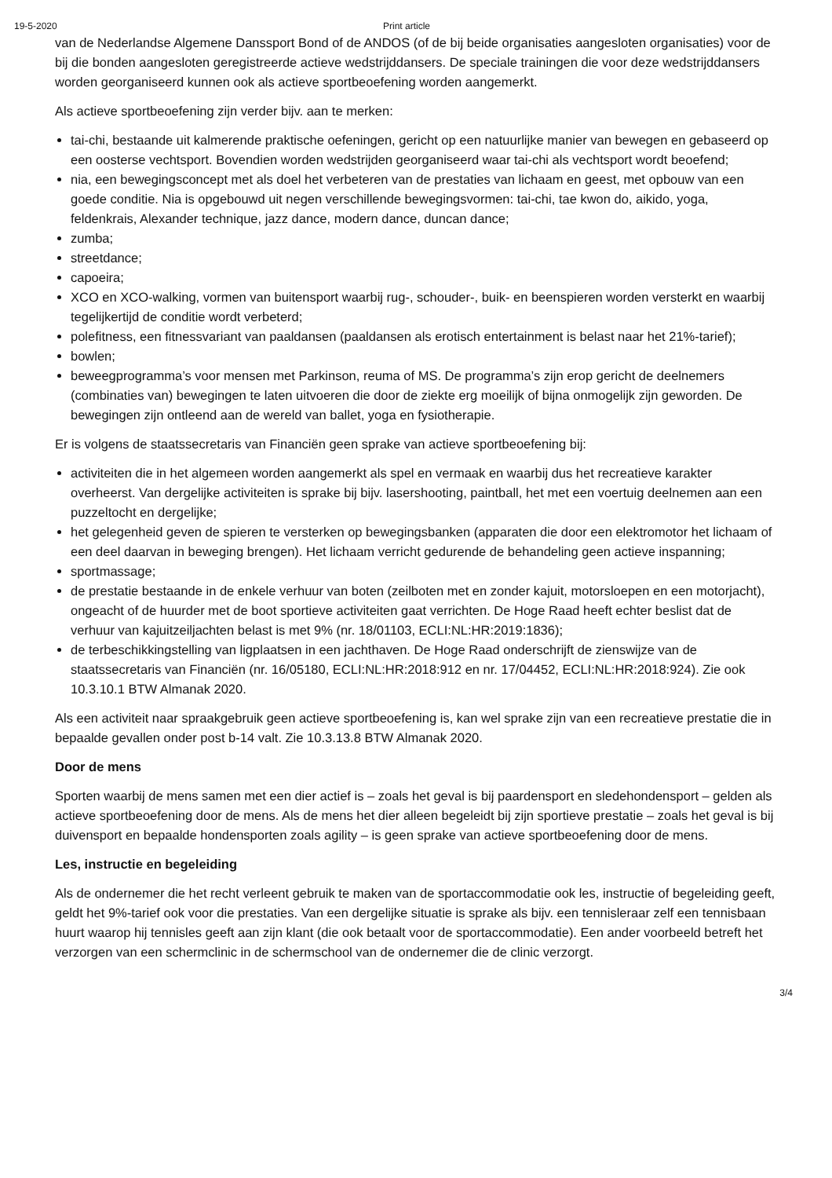19-5-2020 Print article
van de Nederlandse Algemene Danssport Bond of de ANDOS (of de bij beide organisaties aangesloten organisaties) voor de bij die bonden aangesloten geregistreerde actieve wedstrijddansers. De speciale trainingen die voor deze wedstrijddansers worden georganiseerd kunnen ook als actieve sportbeoefening worden aangemerkt.
Als actieve sportbeoefening zijn verder bijv. aan te merken:
tai-chi, bestaande uit kalmerende praktische oefeningen, gericht op een natuurlijke manier van bewegen en gebaseerd op een oosterse vechtsport. Bovendien worden wedstrijden georganiseerd waar tai-chi als vechtsport wordt beoefend;
nia, een bewegingsconcept met als doel het verbeteren van de prestaties van lichaam en geest, met opbouw van een goede conditie. Nia is opgebouwd uit negen verschillende bewegingsvormen: tai-chi, tae kwon do, aikido, yoga, feldenkrais, Alexander technique, jazz dance, modern dance, duncan dance;
zumba;
streetdance;
capoeira;
XCO en XCO-walking, vormen van buitensport waarbij rug-, schouder-, buik- en beenspieren worden versterkt en waarbij tegelijkertijd de conditie wordt verbeterd;
polefitness, een fitnessvariant van paaldansen (paaldansen als erotisch entertainment is belast naar het 21%-tarief);
bowlen;
beweegprogramma’s voor mensen met Parkinson, reuma of MS. De programma’s zijn erop gericht de deelnemers (combinaties van) bewegingen te laten uitvoeren die door de ziekte erg moeilijk of bijna onmogelijk zijn geworden. De bewegingen zijn ontleend aan de wereld van ballet, yoga en fysiotherapie.
Er is volgens de staatssecretaris van Financiën geen sprake van actieve sportbeoefening bij:
activiteiten die in het algemeen worden aangemerkt als spel en vermaak en waarbij dus het recreatieve karakter overheerst. Van dergelijke activiteiten is sprake bij bijv. lasershooting, paintball, het met een voertuig deelnemen aan een puzzeltocht en dergelijke;
het gelegenheid geven de spieren te versterken op bewegingsbanken (apparaten die door een elektromotor het lichaam of een deel daarvan in beweging brengen). Het lichaam verricht gedurende de behandeling geen actieve inspanning;
sportmassage;
de prestatie bestaande in de enkele verhuur van boten (zeilboten met en zonder kajuit, motorsloepen en een motorjacht), ongeacht of de huurder met de boot sportieve activiteiten gaat verrichten. De Hoge Raad heeft echter beslist dat de verhuur van kajuitzeiljachten belast is met 9% (nr. 18/01103, ECLI:NL:HR:2019:1836);
de terbeschikkingstelling van ligplaatsen in een jachthaven. De Hoge Raad onderschrijft de zienswijze van de staatssecretaris van Financiën (nr. 16/05180, ECLI:NL:HR:2018:912 en nr. 17/04452, ECLI:NL:HR:2018:924). Zie ook 10.3.10.1 BTW Almanak 2020.
Als een activiteit naar spraakgebruik geen actieve sportbeoefening is, kan wel sprake zijn van een recreatieve prestatie die in bepaalde gevallen onder post b-14 valt. Zie 10.3.13.8 BTW Almanak 2020.
Door de mens
Sporten waarbij de mens samen met een dier actief is – zoals het geval is bij paardensport en sledehondensport – gelden als actieve sportbeoefening door de mens. Als de mens het dier alleen begeleidt bij zijn sportieve prestatie – zoals het geval is bij duivensport en bepaalde hondensporten zoals agility – is geen sprake van actieve sportbeoefening door de mens.
Les, instructie en begeleiding
Als de ondernemer die het recht verleent gebruik te maken van de sportaccommodatie ook les, instructie of begeleiding geeft, geldt het 9%-tarief ook voor die prestaties. Van een dergelijke situatie is sprake als bijv. een tennisleraar zelf een tennisbaan huurt waarop hij tennisles geeft aan zijn klant (die ook betaalt voor de sportaccommodatie). Een ander voorbeeld betreft het verzorgen van een schermclinic in de schermschool van de ondernemer die de clinic verzorgt.
3/4